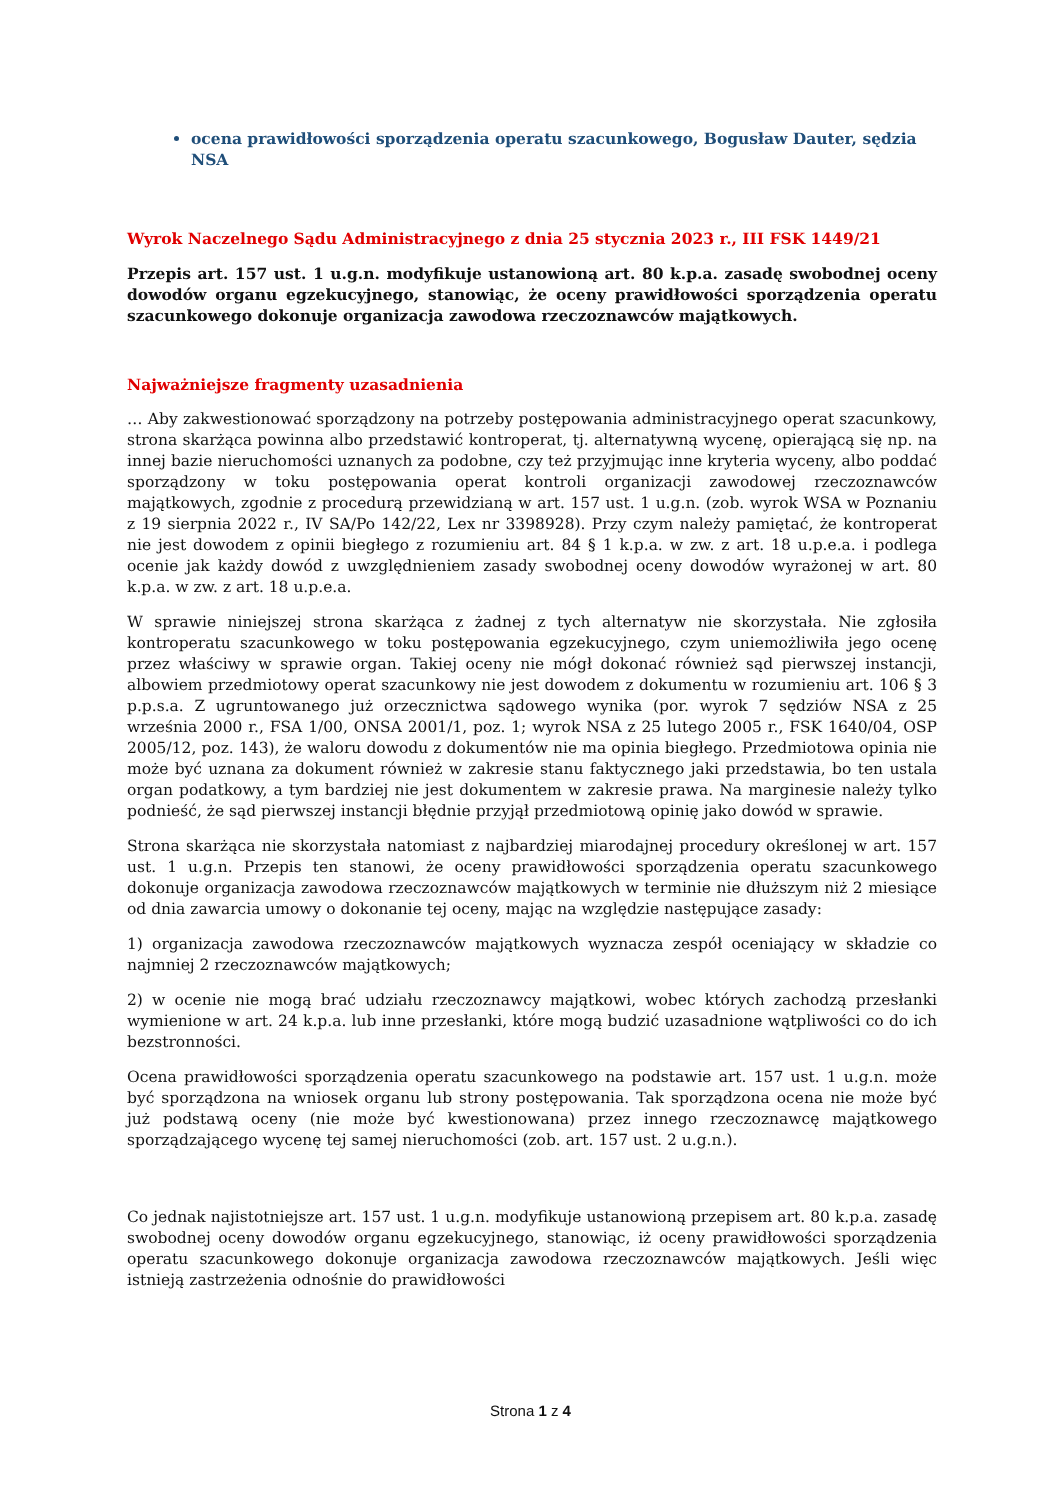ocena prawidłowości sporządzenia operatu szacunkowego, Bogusław Dauter, sędzia NSA
Wyrok Naczelnego Sądu Administracyjnego z dnia 25 stycznia 2023 r., III FSK 1449/21
Przepis art. 157 ust. 1 u.g.n. modyfikuje ustanowioną art. 80 k.p.a. zasadę swobodnej oceny dowodów organu egzekucyjnego, stanowiąc, że oceny prawidłowości sporządzenia operatu szacunkowego dokonuje organizacja zawodowa rzeczoznawców majątkowych.
Najważniejsze fragmenty uzasadnienia
… Aby zakwestionować sporządzony na potrzeby postępowania administracyjnego operat szacunkowy, strona skarżąca powinna albo przedstawić kontroperat, tj. alternatywną wycenę, opierającą się np. na innej bazie nieruchomości uznanych za podobne, czy też przyjmując inne kryteria wyceny, albo poddać sporządzony w toku postępowania operat kontroli organizacji zawodowej rzeczoznawców majątkowych, zgodnie z procedurą przewidzianą w art. 157 ust. 1 u.g.n. (zob. wyrok WSA w Poznaniu z 19 sierpnia 2022 r., IV SA/Po 142/22, Lex nr 3398928). Przy czym należy pamiętać, że kontroperat nie jest dowodem z opinii biegłego z rozumieniu art. 84 § 1 k.p.a. w zw. z art. 18 u.p.e.a. i podlega ocenie jak każdy dowód z uwzględnieniem zasady swobodnej oceny dowodów wyrażonej w art. 80 k.p.a. w zw. z art. 18 u.p.e.a.
W sprawie niniejszej strona skarżąca z żadnej z tych alternatyw nie skorzystała. Nie zgłosiła kontroperatu szacunkowego w toku postępowania egzekucyjnego, czym uniemożliwiła jego ocenę przez właściwy w sprawie organ. Takiej oceny nie mógł dokonać również sąd pierwszej instancji, albowiem przedmiotowy operat szacunkowy nie jest dowodem z dokumentu w rozumieniu art. 106 § 3 p.p.s.a. Z ugruntowanego już orzecznictwa sądowego wynika (por. wyrok 7 sędziów NSA z 25 września 2000 r., FSA 1/00, ONSA 2001/1, poz. 1; wyrok NSA z 25 lutego 2005 r., FSK 1640/04, OSP 2005/12, poz. 143), że waloru dowodu z dokumentów nie ma opinia biegłego. Przedmiotowa opinia nie może być uznana za dokument również w zakresie stanu faktycznego jaki przedstawia, bo ten ustala organ podatkowy, a tym bardziej nie jest dokumentem w zakresie prawa. Na marginesie należy tylko podnieść, że sąd pierwszej instancji błędnie przyjął przedmiotową opinię jako dowód w sprawie.
Strona skarżąca nie skorzystała natomiast z najbardziej miarodajnej procedury określonej w art. 157 ust. 1 u.g.n. Przepis ten stanowi, że oceny prawidłowości sporządzenia operatu szacunkowego dokonuje organizacja zawodowa rzeczoznawców majątkowych w terminie nie dłuższym niż 2 miesiące od dnia zawarcia umowy o dokonanie tej oceny, mając na względzie następujące zasady:
1) organizacja zawodowa rzeczoznawców majątkowych wyznacza zespół oceniający w składzie co najmniej 2 rzeczoznawców majątkowych;
2) w ocenie nie mogą brać udziału rzeczoznawcy majątkowi, wobec których zachodzą przesłanki wymienione w art. 24 k.p.a. lub inne przesłanki, które mogą budzić uzasadnione wątpliwości co do ich bezstronności.
Ocena prawidłowości sporządzenia operatu szacunkowego na podstawie art. 157 ust. 1 u.g.n. może być sporządzona na wniosek organu lub strony postępowania. Tak sporządzona ocena nie może być już podstawą oceny (nie może być kwestionowana) przez innego rzeczoznawcę majątkowego sporządzającego wycenę tej samej nieruchomości (zob. art. 157 ust. 2 u.g.n.).
Co jednak najistotniejsze art. 157 ust. 1 u.g.n. modyfikuje ustanowioną przepisem art. 80 k.p.a. zasadę swobodnej oceny dowodów organu egzekucyjnego, stanowiąc, iż oceny prawidłowości sporządzenia operatu szacunkowego dokonuje organizacja zawodowa rzeczoznawców majątkowych. Jeśli więc istnieją zastrzeżenia odnośnie do prawidłowości
Strona 1 z 4